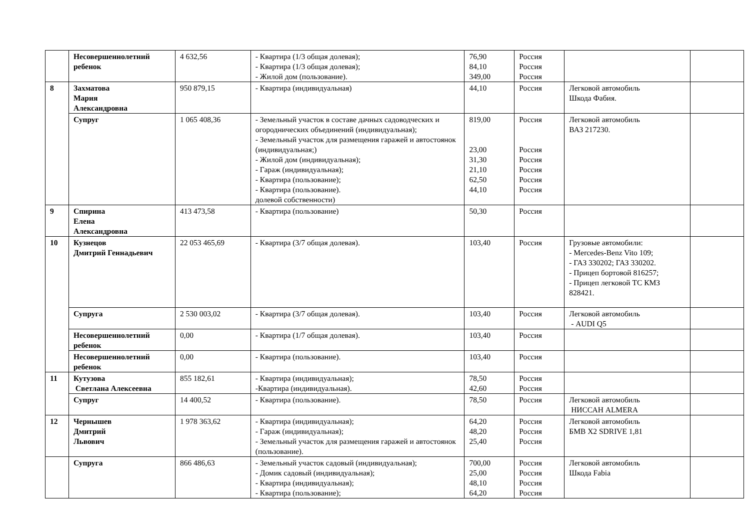| | Несовершеннолетний ребенок | 4 632,56 | - Квартира (1/3 общая долевая); - Квартира (1/3 общая долевая); - Жилой дом (пользование). | 76,90 84,10 349,00 | Россия Россия Россия | | |
| 8 | Захматова Мария Александровна | 950 879,15 | - Квартира (индивидуальная) | 44,10 | Россия | Легковой автомобиль Шкода Фабия. | |
| | Супруг | 1 065 408,36 | - Земельный участок в составе дачных садоводческих и огороднических объединений (индивидуальная); - Земельный участок для размещения гаражей и автостоянок (индивидуальная;) - Жилой дом (индивидуальная); - Гараж (индивидуальная); - Квартира (пользование); - Квартира (пользование). долевой собственности) | 819,00 23,00 31,30 21,10 62,50 44,10 | Россия Россия Россия Россия Россия Россия | Легковой автомобиль ВАЗ 217230. | |
| 9 | Спирина Елена Александровна | 413 473,58 | - Квартира (пользование) | 50,30 | Россия | | |
| 10 | Кузнецов Дмитрий Геннадьевич | 22 053 465,69 | - Квартира (3/7 общая долевая). | 103,40 | Россия | Грузовые автомобили: - Mercedes-Benz Vito 109; - ГАЗ 330202; ГАЗ 330202. - Прицеп бортовой 816257; - Прицеп легковой ТС КМЗ 828421. | |
| | Супруга | 2 530 003,02 | - Квартира (3/7 общая долевая). | 103,40 | Россия | Легковой автомобиль - AUDI Q5 | |
| | Несовершеннолетний ребенок | 0,00 | - Квартира (1/7 общая долевая). | 103,40 | Россия | | |
| | Несовершеннолетний ребенок | 0,00 | - Квартира (пользование). | 103,40 | Россия | | |
| 11 | Кутузова Светлана Алексеевна | 855 182,61 | - Квартира (индивидуальная); -Квартира (индивидуальная). | 78,50 42,60 | Россия Россия | | |
| | Супруг | 14 400,52 | - Квартира (пользование). | 78,50 | Россия | Легковой автомобиль НИССАН ALMERA | |
| 12 | Чернышев Дмитрий Львович | 1 978 363,62 | - Квартира (индивидуальная); - Гараж (индивидуальная); - Земельный участок для размещения гаражей и автостоянок (пользование). | 64,20 48,20 25,40 | Россия Россия Россия | Легковой автомобиль БМВ X2 SDRIVE 1,81 | |
| | Супруга | 866 486,63 | - Земельный участок садовый (индивидуальная); - Домик садовый (индивидуальная); - Квартира (индивидуальная); - Квартира (пользование); | 700,00 25,00 48,10 64,20 | Россия Россия Россия Россия | Легковой автомобиль Шкода Fabia | |